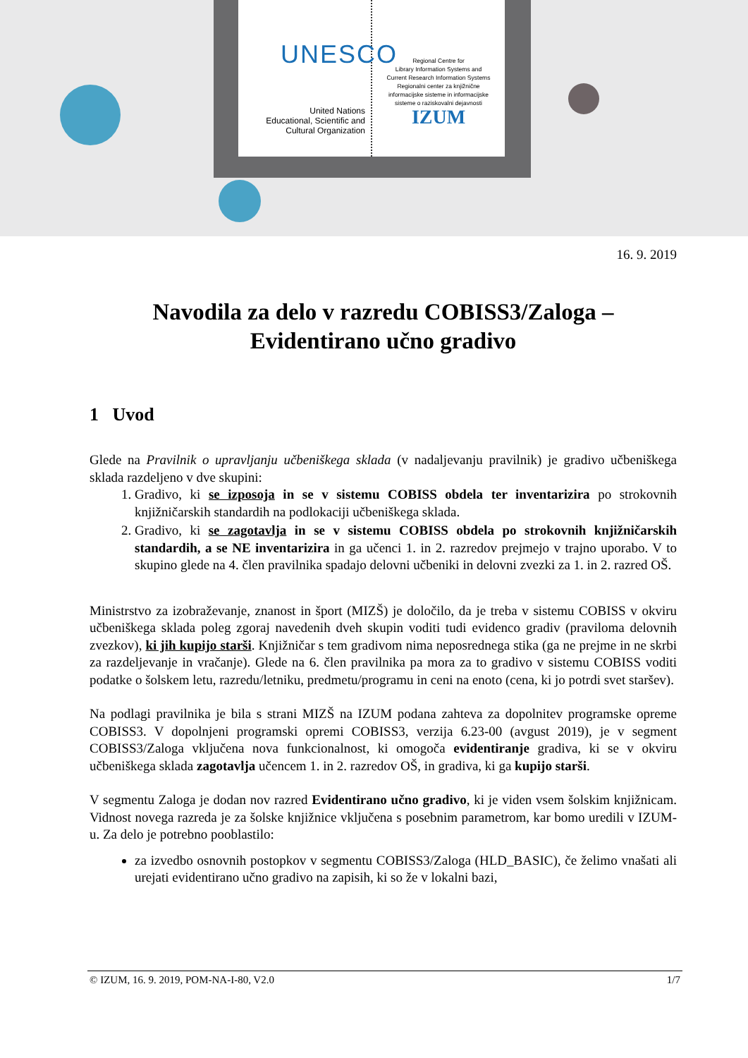UNESCO
United Nations
Educational, Scientific and
Cultural Organization
Regional Centre for
Library Information Systems and
Current Research Information Systems
Regionalni center za knjižnične
informacijske sisteme in informacijske
sisteme o raziskovalni dejavnosti
IZUM
16. 9. 2019
Navodila za delo v razredu COBISS3/Zaloga –
Evidentirano učno gradivo
1 Uvod
Glede na Pravilnik o upravljanju učbeniškega sklada (v nadaljevanju pravilnik) je gradivo učbeniškega sklada razdeljeno v dve skupini:
1. Gradivo, ki se izposoja in se v sistemu COBISS obdela ter inventarizira po strokovnih knjižničarskih standardih na podlokaciji učbeniškega sklada.
2. Gradivo, ki se zagotavlja in se v sistemu COBISS obdela po strokovnih knjižničarskih standardih, a se NE inventarizira in ga učenci 1. in 2. razredov prejmejo v trajno uporabo. V to skupino glede na 4. člen pravilnika spadajo delovni učbeniki in delovni zvezki za 1. in 2. razred OŠ.
Ministrstvo za izobraževanje, znanost in šport (MIZŠ) je določilo, da je treba v sistemu COBISS v okviru učbeniškega sklada poleg zgoraj navedenih dveh skupin voditi tudi evidenco gradiv (praviloma delovnih zvezkov), ki jih kupijo starši. Knjižničar s tem gradivom nima neposrednega stika (ga ne prejme in ne skrbi za razdeljevanje in vračanje). Glede na 6. člen pravilnika pa mora za to gradivo v sistemu COBISS voditi podatke o šolskem letu, razredu/letniku, predmetu/programu in ceni na enoto (cena, ki jo potrdi svet staršev).
Na podlagi pravilnika je bila s strani MIZŠ na IZUM podana zahteva za dopolnitev programske opreme COBISS3. V dopolnjeni programski opremi COBISS3, verzija 6.23-00 (avgust 2019), je v segment COBISS3/Zaloga vključena nova funkcionalnost, ki omogoča evidentiranje gradiva, ki se v okviru učbeniškega sklada zagotavlja učencem 1. in 2. razredov OŠ, in gradiva, ki ga kupijo starši.
V segmentu Zaloga je dodan nov razred Evidentirano učno gradivo, ki je viden vsem šolskim knjižnicam. Vidnost novega razreda je za šolske knjižnice vključena s posebnim parametrom, kar bomo uredili v IZUM-u. Za delo je potrebno pooblastilo:
za izvedbo osnovnih postopkov v segmentu COBISS3/Zaloga (HLD_BASIC), če želimo vnašati ali urejati evidentirano učno gradivo na zapisih, ki so že v lokalni bazi,
© IZUM, 16. 9. 2019, POM-NA-I-80, V2.0 1/7